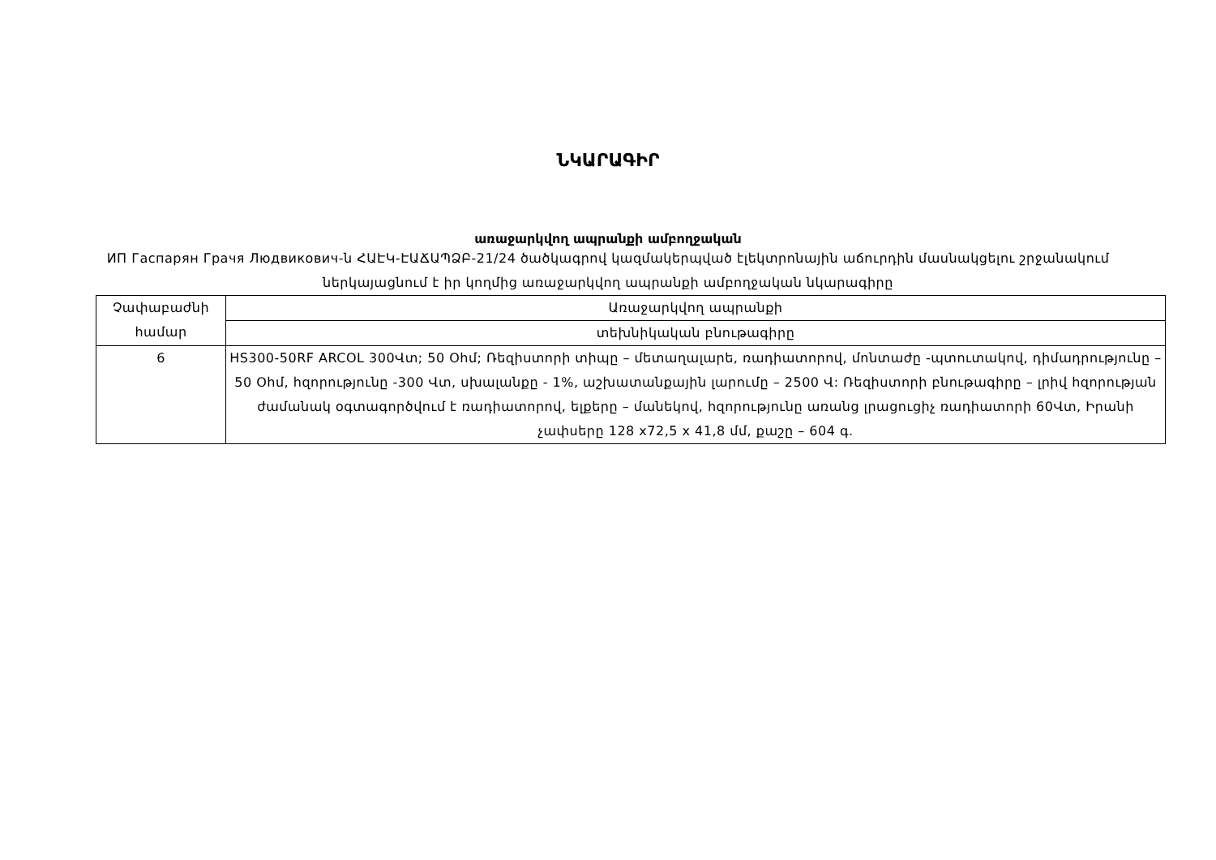ՆԿԱՐԱԳԻՐ
առաջարկվող ապրանքի ամբողջական
ИП Гаспарян Грачя Людвикович-ն ՀԱԷԿ-ԷԱՃԱՊՁԲ-21/24 ծածկագրով կազմակերպված էլեկտրոնային աճուրդին մասնակցելու շրջանակում ներկայացնում է իր կողմից առաջարկվող ապրանքի ամբողջական նկարագիրը
| Չափաբաժնի համար | Առաջարկվող ապրանքի |
| | տեխնիկական բնութագիրը |
| 6 | HS300-50RF ARCOL 300Վտ; 50 Օհմ; Ռեզիստորի տիպը – մետաղալարե, ռադիատորով, մոնտաժը -պտուտակով, դիմադրությունը – 50 Օհմ, հզորությունը -300 Վտ, սխալանքը - 1%, աշխատանքային լարումը – 2500 Վ: Ռեզիստորի բնութագիրը – լրիվ հզորության ժամանակ օգտագործվում է ռադիատորով, ելքերը – մանեկով, հզորությունը առանց լրացուցիչ ռադիատորի 60Վտ, Իրանի չափսերը 128 x72,5 x 41,8 մմ, քաշը – 604 գ. |